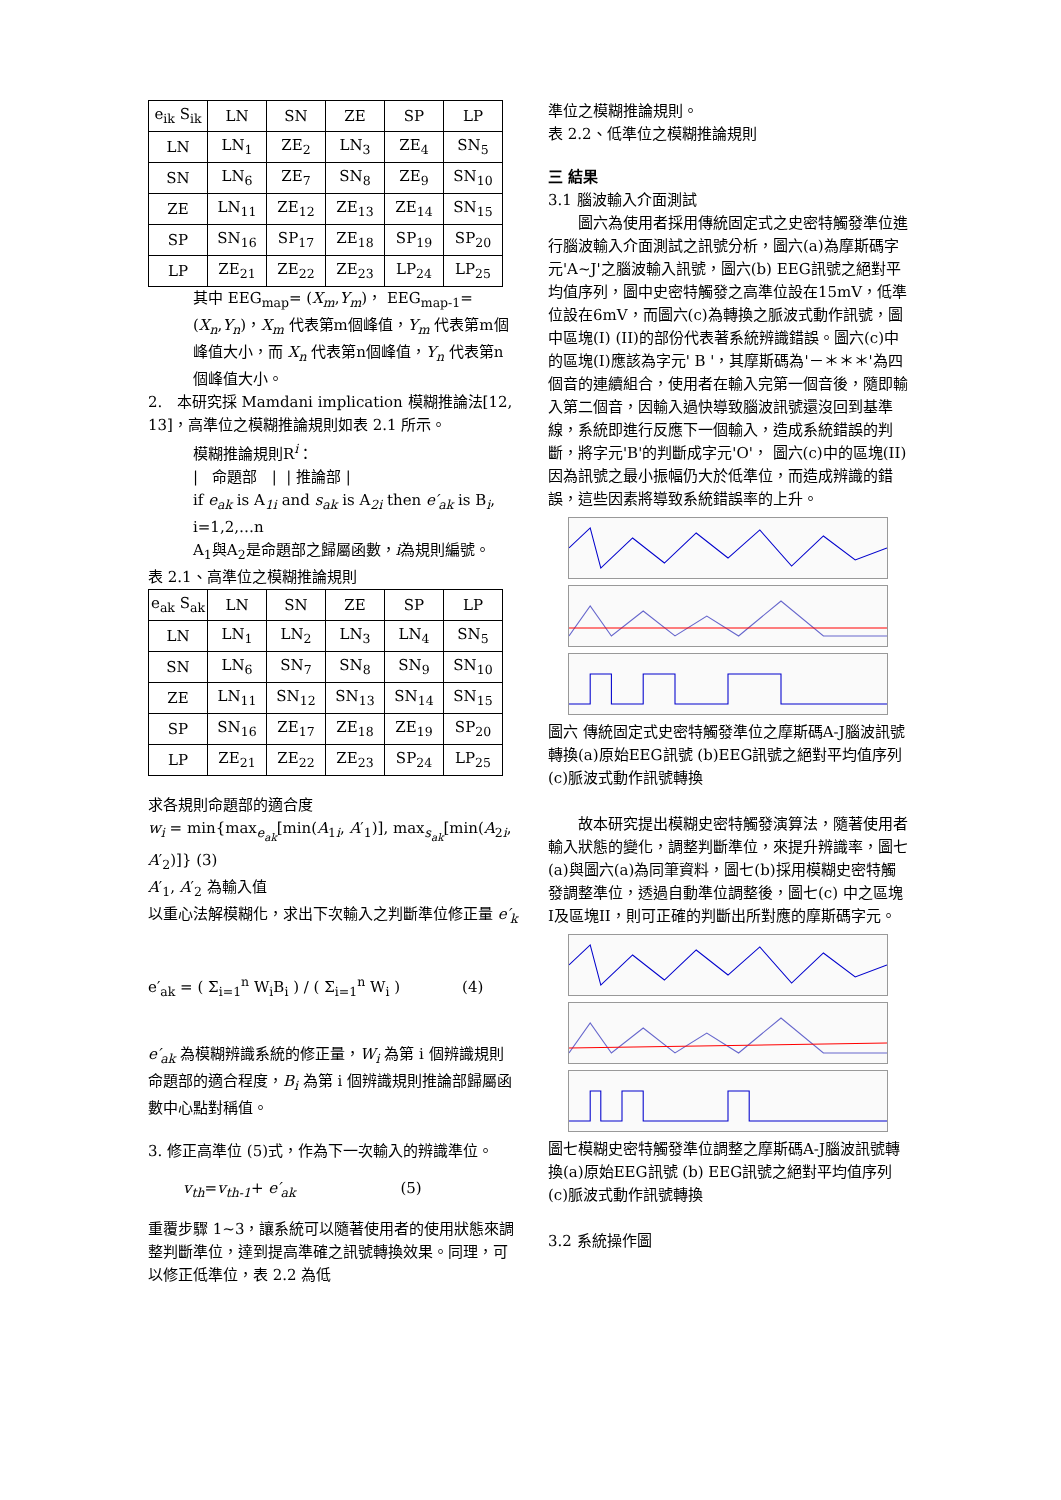| e<sub>ik</sub> S<sub>ik</sub> | LN | SN | ZE | SP | LP |
| --- | --- | --- | --- | --- | --- |
| LN | LN<sub>1</sub> | ZE<sub>2</sub> | LN<sub>3</sub> | ZE<sub>4</sub> | SN<sub>5</sub> |
| SN | LN<sub>6</sub> | ZE<sub>7</sub> | SN<sub>8</sub> | ZE<sub>9</sub> | SN<sub>10</sub> |
| ZE | LN<sub>11</sub> | ZE<sub>12</sub> | ZE<sub>13</sub> | ZE<sub>14</sub> | SN<sub>15</sub> |
| SP | SN<sub>16</sub> | SP<sub>17</sub> | ZE<sub>18</sub> | SP<sub>19</sub> | SP<sub>20</sub> |
| LP | ZE<sub>21</sub> | ZE<sub>22</sub> | ZE<sub>23</sub> | LP<sub>24</sub> | LP<sub>25</sub> |
其中 EEG<sub>map</sub>= (X<sub>m</sub>,Y<sub>m</sub>)， EEG<sub>map-1</sub>= (X<sub>n</sub>,Y<sub>n</sub>)，X<sub>m</sub> 代表第m個峰值，Y<sub>m</sub> 代表第m個峰值大小，而 X<sub>n</sub> 代表第n個峰值，Y<sub>n</sub> 代表第n個峰值大小。
2. 本研究採 Mamdani implication 模糊推論法[12, 13]，高準位之模糊推論規則如表 2.1 所示。
模糊推論規則R<sup>i</sup>：
| 命題部 | | 推論部 |
if e<sub>ak</sub> is A<sub>1i</sub> and s<sub>ak</sub> is A<sub>2i</sub> then e′<sub>ak</sub> is B<sub>i</sub>, i=1,2,…n
A<sub>1</sub>與A<sub>2</sub>是命題部之歸屬函數，i為規則編號。
表 2.1、高準位之模糊推論規則
| e<sub>ak</sub> S<sub>ak</sub> | LN | SN | ZE | SP | LP |
| --- | --- | --- | --- | --- | --- |
| LN | LN<sub>1</sub> | LN<sub>2</sub> | LN<sub>3</sub> | LN<sub>4</sub> | SN<sub>5</sub> |
| SN | LN<sub>6</sub> | SN<sub>7</sub> | SN<sub>8</sub> | SN<sub>9</sub> | SN<sub>10</sub> |
| ZE | LN<sub>11</sub> | SN<sub>12</sub> | SN<sub>13</sub> | SN<sub>14</sub> | SN<sub>15</sub> |
| SP | SN<sub>16</sub> | ZE<sub>17</sub> | ZE<sub>18</sub> | ZE<sub>19</sub> | SP<sub>20</sub> |
| LP | ZE<sub>21</sub> | ZE<sub>22</sub> | ZE<sub>23</sub> | SP<sub>24</sub> | LP<sub>25</sub> |
求各規則命題部的適合度
w<sub>i</sub> = min{max<sub>e<sub>ak</sub></sub>[min(A<sub>1i</sub>, A′<sub>1</sub>)], max<sub>s<sub>ak</sub></sub>[min(A<sub>2i</sub>, A′<sub>2</sub>)]} (3)
A′<sub>1</sub>, A′<sub>2</sub> 為輸入值
以重心法解模糊化，求出下次輸入之判斷準位修正量 e′<sub>k</sub>
e′<sub>ak</sub> = ( Σ<sub>i=1</sub><sup>n</sup> W<sub>i</sub>B<sub>i</sub> ) / ( Σ<sub>i=1</sub><sup>n</sup> W<sub>i</sub> ) (4)
e′<sub>ak</sub> 為模糊辨識系統的修正量，W<sub>i</sub> 為第 i 個辨識規則命題部的適合程度，B<sub>i</sub> 為第 i 個辨識規則推論部歸屬函數中心點對稱值。
3. 修正高準位 (5)式，作為下一次輸入的辨識準位。
v<sub>th</sub>=v<sub>th-1</sub>+ e′<sub>ak</sub> (5)
重覆步驟 1~3，讓系統可以隨著使用者的使用狀態來調整判斷準位，達到提高準確之訊號轉換效果。同理，可以修正低準位，表 2.2 為低
準位之模糊推論規則。
表 2.2、低準位之模糊推論規則
三 結果
3.1 腦波輸入介面測試
圖六為使用者採用傳統固定式之史密特觸發準位進行腦波輸入介面測試之訊號分析，圖六(a)為摩斯碼字元'A~J'之腦波輸入訊號，圖六(b) EEG訊號之絕對平均值序列，圖中史密特觸發之高準位設在15mV，低準位設在6mV，而圖六(c)為轉換之脈波式動作訊號，圖中區塊(I) (II)的部份代表著系統辨識錯誤。圖六(c)中的區塊(I)應該為字元' B '，其摩斯碼為'－＊＊＊'為四個音的連續組合，使用者在輸入完第一個音後，隨即輸入第二個音，因輸入過快導致腦波訊號還沒回到基準線，系統即進行反應下一個輸入，造成系統錯誤的判斷，將字元'B'的判斷成字元'O'， 圖六(c)中的區塊(II) 因為訊號之最小振幅仍大於低準位，而造成辨識的錯誤，這些因素將導致系統錯誤率的上升。
圖六 傳統固定式史密特觸發準位之摩斯碼A-J腦波訊號轉換(a)原始EEG訊號 (b)EEG訊號之絕對平均值序列 (c)脈波式動作訊號轉換
故本研究提出模糊史密特觸發演算法，隨著使用者輸入狀態的變化，調整判斷準位，來提升辨識率，圖七(a)與圖六(a)為同筆資料，圖七(b)採用模糊史密特觸發調整準位，透過自動準位調整後，圖七(c) 中之區塊I及區塊II，則可正確的判斷出所對應的摩斯碼字元。
圖七模糊史密特觸發準位調整之摩斯碼A-J腦波訊號轉換(a)原始EEG訊號 (b) EEG訊號之絕對平均值序列 (c)脈波式動作訊號轉換
3.2 系統操作圖